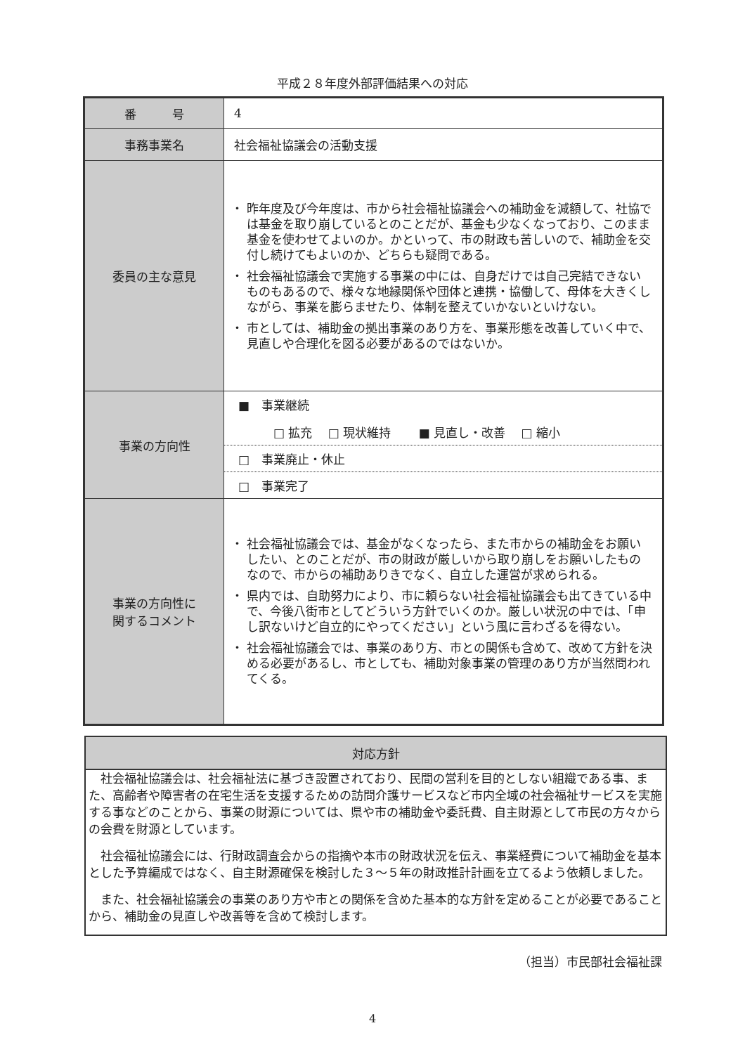平成２８年度外部評価結果への対応
| 番 号 | 4 |
| 事務事業名 | 社会福祉協議会の活動支援 |
| 委員の主な意見 | 昨年度及び今年度は、市から社会福祉協議会への補助金を減額して、社協では基金を取り崩しているとのことだが、基金も少なくなっており、このまま基金を使わせてよいのか。かといって、市の財政も苦しいので、補助金を交付し続けてもよいのか、どちらも疑問である。 社会福祉協議会で実施する事業の中には、自身だけでは自己完結できないものもあるので、様々な地縁関係や団体と連携・協働して、母体を大きくしながら、事業を膨らませたり、体制を整えていかないといけない。 市としては、補助金の拠出事業のあり方を、事業形態を改善していく中で、見直しや合理化を図る必要があるのではないか。 |
| 事業の方向性 | ■ 事業継続 □ 拡充 □ 現状維持 ■ 見直し・改善 □ 縮小 □ 事業廃止・休止 □ 事業完了 |
| 事業の方向性に 関するコメント | 社会福祉協議会では、基金がなくなったら、また市からの補助金をお願いしたい、とのことだが、市の財政が厳しいから取り崩しをお願いしたものなので、市からの補助ありきでなく、自立した運営が求められる。 県内では、自助努力により、市に頼らない社会福祉協議会も出てきている中で、今後八街市としてどういう方針でいくのか。厳しい状況の中では、「申し訳ないけど自立的にやってください」という風に言わざるを得ない。 社会福祉協議会では、事業のあり方、市との関係も含めて、改めて方針を決める必要があるし、市としても、補助対象事業の管理のあり方が当然問われてくる。 |
対応方針
社会福祉協議会は、社会福祉法に基づき設置されており、民間の営利を目的としない組織である事、また、高齢者や障害者の在宅生活を支援するための訪問介護サービスなど市内全域の社会福祉サービスを実施する事などのことから、事業の財源については、県や市の補助金や委託費、自主財源として市民の方々からの会費を財源としています。
社会福祉協議会には、行財政調査会からの指摘や本市の財政状況を伝え、事業経費について補助金を基本とした予算編成ではなく、自主財源確保を検討した３～５年の財政推計計画を立てるよう依頼しました。
また、社会福祉協議会の事業のあり方や市との関係を含めた基本的な方針を定めることが必要であることから、補助金の見直しや改善等を含めて検討します。
（担当）市民部社会福祉課
4